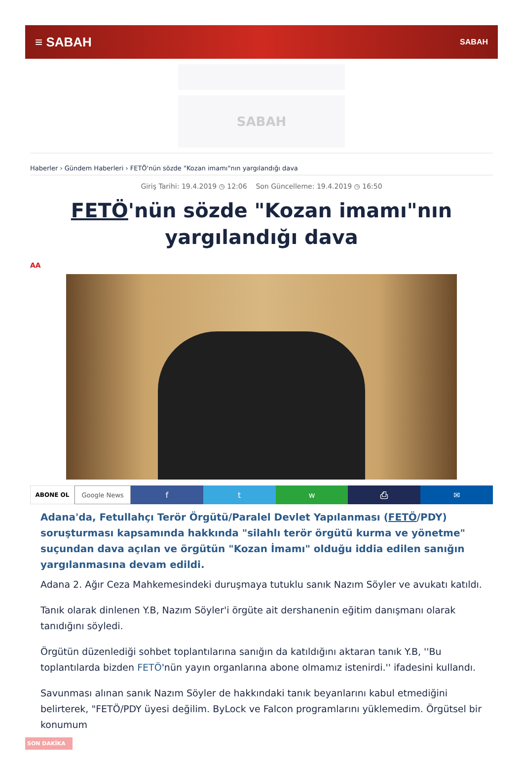≡ SABAH SABAH
SABAH
Haberler › Gündem Haberleri › FETÖ'nün sözde "Kozan imamı"nın yargılandığı dava
Giriş Tarihi: 19.4.2019 ◷ 12:06 Son Güncelleme: 19.4.2019 ◷ 16:50
FETÖ'nün sözde "Kozan imamı"nın yargılandığı dava
AA
ABONE OL Google News
f t w ⎙ ✉
Adana'da, Fetullahçı Terör Örgütü/Paralel Devlet Yapılanması (FETÖ/PDY) soruşturması kapsamında hakkında "silahlı terör örgütü kurma ve yönetme" suçundan dava açılan ve örgütün "Kozan İmamı" olduğu iddia edilen sanığın yargılanmasına devam edildi.
Adana 2. Ağır Ceza Mahkemesindeki duruşmaya tutuklu sanık Nazım Söyler ve avukatı katıldı.
Tanık olarak dinlenen Y.B, Nazım Söyler'i örgüte ait dershanenin eğitim danışmanı olarak tanıdığını söyledi.
Örgütün düzenlediği sohbet toplantılarına sanığın da katıldığını aktaran tanık Y.B, ''Bu toplantılarda bizden FETÖ'nün yayın organlarına abone olmamız istenirdi.'' ifadesini kullandı.
Savunması alınan sanık Nazım Söyler de hakkındaki tanık beyanlarını kabul etmediğini belirterek, "FETÖ/PDY üyesi değilim. ByLock ve Falcon programlarını yüklemedim. Örgütsel bir konumum
SON DAKİKA